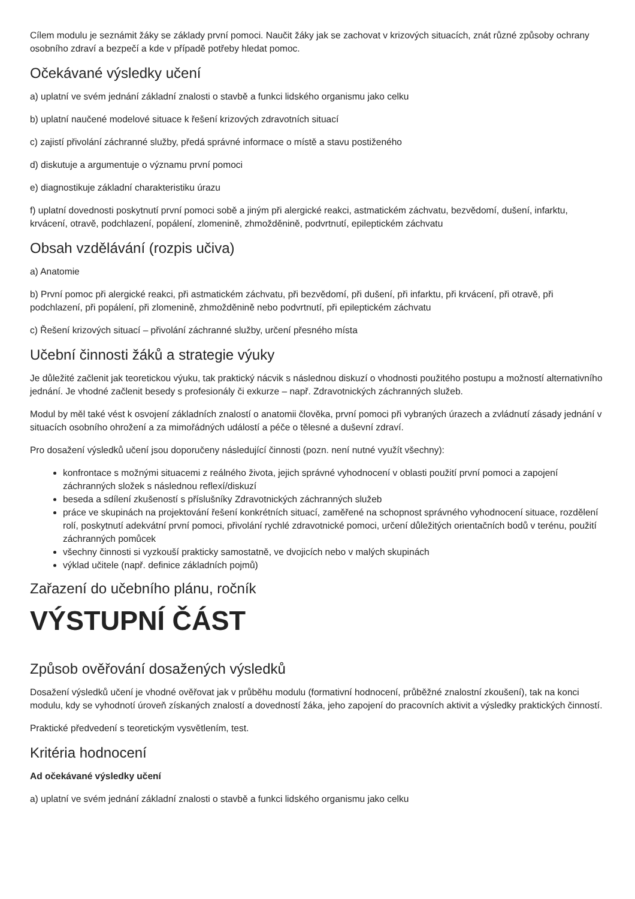Cílem modulu je seznámit žáky se základy první pomoci. Naučit žáky jak se zachovat v krizových situacích, znát různé způsoby ochrany osobního zdraví a bezpečí a kde v případě potřeby hledat pomoc.
Očekávané výsledky učení
a) uplatní ve svém jednání základní znalosti o stavbě a funkci lidského organismu jako celku
b) uplatní naučené modelové situace k řešení krizových zdravotních situací
c) zajistí přivolání záchranné služby, předá správné informace o místě a stavu postiženého
d) diskutuje a argumentuje o významu první pomoci
e) diagnostikuje základní charakteristiku úrazu
f) uplatní dovednosti poskytnutí první pomoci sobě a jiným při alergické reakci, astmatickém záchvatu, bezvědomí, dušení, infarktu, krvácení, otravě, podchlazení, popálení, zlomenině, zhmožděnině, podvrtnutí, epileptickém záchvatu
Obsah vzdělávání (rozpis učiva)
a) Anatomie
b) První pomoc při alergické reakci, při astmatickém záchvatu, při bezvědomí, při dušení, při infarktu, při krvácení, při otravě, při podchlazení, při popálení, při zlomenině, zhmožděnině nebo podvrtnutí, při epileptickém záchvatu
c) Řešení krizových situací – přivolání záchranné služby, určení přesného místa
Učební činnosti žáků a strategie výuky
Je důležité začlenit jak teoretickou výuku, tak praktický nácvik s následnou diskuzí o vhodnosti použitého postupu a možností alternativního jednání. Je vhodné začlenit besedy s profesionály či exkurze – např. Zdravotnických záchranných služeb.
Modul by měl také vést k osvojení základních znalostí o anatomii člověka, první pomoci při vybraných úrazech a zvládnutí zásady jednání v situacích osobního ohrožení a za mimořádných událostí a péče o tělesné a duševní zdraví.
Pro dosažení výsledků učení jsou doporučeny následující činnosti (pozn. není nutné využít všechny):
konfrontace s možnými situacemi z reálného života, jejich správné vyhodnocení v oblasti použití první pomoci a zapojení záchranných složek s následnou reflexí/diskuzí
beseda a sdílení zkušeností s příslušníky Zdravotnických záchranných služeb
práce ve skupinách na projektování řešení konkrétních situací, zaměřené na schopnost správného vyhodnocení situace, rozdělení rolí, poskytnutí adekvátní první pomoci, přivolání rychlé zdravotnické pomoci, určení důležitých orientačních bodů v terénu, použití záchranných pomůcek
všechny činnosti si vyzkouší prakticky samostatně, ve dvojicích nebo v malých skupinách
výklad učitele (např. definice základních pojmů)
Zařazení do učebního plánu, ročník
VÝSTUPNÍ ČÁST
Způsob ověřování dosažených výsledků
Dosažení výsledků učení je vhodné ověřovat jak v průběhu modulu (formativní hodnocení, průběžné znalostní zkoušení), tak na konci modulu, kdy se vyhodnotí úroveň získaných znalostí a dovedností žáka, jeho zapojení do pracovních aktivit a výsledky praktických činností.
Praktické předvedení s teoretickým vysvětlením, test.
Kritéria hodnocení
Ad očekávané výsledky učení
a) uplatní ve svém jednání základní znalosti o stavbě a funkci lidského organismu jako celku